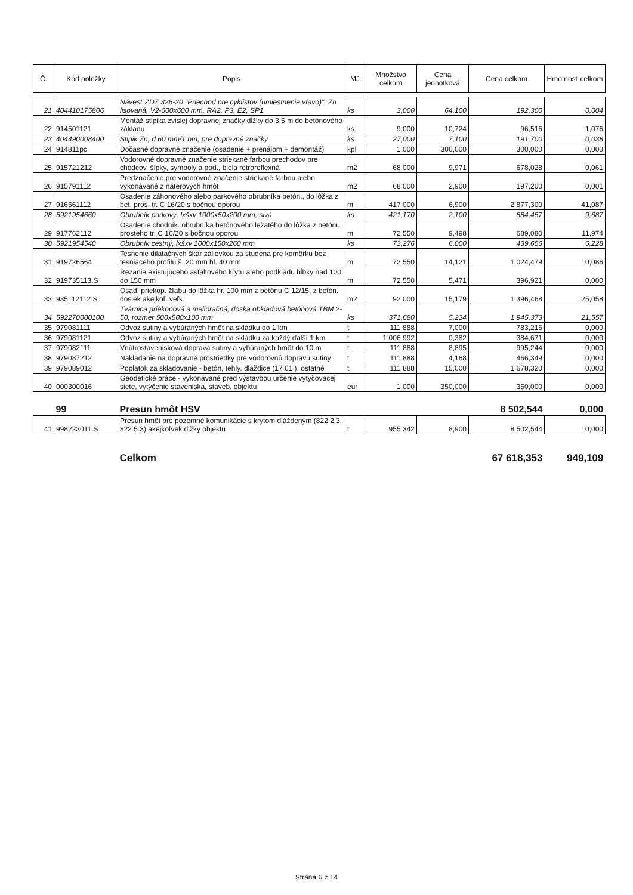| Č. | Kód položky | Popis | MJ | Množstvo celkom | Cena jednotková | Cena celkom | Hmotnosť celkom |
| --- | --- | --- | --- | --- | --- | --- | --- |
| 21 | 404410175806 | Návesť ZDZ 326-20 "Priechod pre cyklistov (umiestnenie vľavo)", Zn lisovaná, V2-600x600 mm, RA2, P3, E2, SP1 | ks | 3,000 | 64,100 | 192,300 | 0,004 |
| 22 | 914501121 | Montáž stĺpika zvislej dopravnej značky dĺžky do 3,5 m do betónového základu | ks | 9,000 | 10,724 | 96,516 | 1,076 |
| 23 | 404490008400 | Stĺpik Zn, d 60 mm/1 bm, pre dopravné značky | ks | 27,000 | 7,100 | 191,700 | 0,038 |
| 24 | 914811pc | Dočasné dopravné značenie (osadenie + prenájom + demontáž) | kpl | 1,000 | 300,000 | 300,000 | 0,000 |
| 25 | 915721212 | Vodorovné dopravné značenie striekané farbou prechodov pre chodcov, šípky, symboly a pod., biela retroreflexná | m2 | 68,000 | 9,971 | 678,028 | 0,061 |
| 26 | 915791112 | Predznačenie pre vodorovné značenie striekané farbou alebo vykonávané z náterových hmôt | m2 | 68,000 | 2,900 | 197,200 | 0,001 |
| 27 | 916561112 | Osadenie záhonového alebo parkového obrubníka betón., do lôžka z bet. pros. tr. C 16/20 s bočnou oporou | m | 417,000 | 6,900 | 2 877,300 | 41,087 |
| 28 | 5921954660 | Obrubník parkový, lxšxv 1000x50x200 mm, sivá | ks | 421,170 | 2,100 | 884,457 | 9,687 |
| 29 | 917762112 | Osadenie chodník. obrubníka betónového ležatého do lôžka z betónu prosteho tr. C 16/20 s bočnou oporou | m | 72,550 | 9,498 | 689,080 | 11,974 |
| 30 | 5921954540 | Obrubník cestný, lxšxv 1000x150x260 mm | ks | 73,276 | 6,000 | 439,656 | 6,228 |
| 31 | 919726564 | Tesnenie dilatačných škár zálievkou za studena pre komôrku bez tesniaceho profilu š. 20 mm hl. 40 mm | m | 72,550 | 14,121 | 1 024,479 | 0,086 |
| 32 | 919735113.S | Rezanie existujúceho asfaltového krytu alebo podkladu hĺbky nad 100 do 150 mm | m | 72,550 | 5,471 | 396,921 | 0,000 |
| 33 | 935112112.S | Osad. priekop. žľabu do lôžka hr. 100 mm z betónu C 12/15, z betón. dosiek akejkoľ. veľk. | m2 | 92,000 | 15,179 | 1 396,468 | 25,058 |
| 34 | 592270000100 | Tvárnica priekopová a melioračná, doska obkladová betónová TBM 2-50, rozmer 500x500x100 mm | ks | 371,680 | 5,234 | 1 945,373 | 21,557 |
| 35 | 979081111 | Odvoz sutiny a vybúraných hmôt na skládku do 1 km | t | 111,888 | 7,000 | 783,216 | 0,000 |
| 36 | 979081121 | Odvoz sutiny a vybúraných hmôt na skládku za každý ďalší 1 km | t | 1 006,992 | 0,382 | 384,671 | 0,000 |
| 37 | 979082111 | Vnútrostavenisková doprava sutiny a vybúraných hmôt do 10 m | t | 111,888 | 8,895 | 995,244 | 0,000 |
| 38 | 979087212 | Nakladanie na dopravné prostriedky pre vodorovnú dopravu sutiny | t | 111,888 | 4,168 | 466,349 | 0,000 |
| 39 | 979089012 | Poplatok za skladovanie - betón, tehly, dlaždice (17 01 ), ostatné | t | 111,888 | 15,000 | 1 678,320 | 0,000 |
| 40 | 000300016 | Geodetické práce - vykonávané pred výstavbou určenie vytyčovacej siete, vytýčenie staveniska, staveb. objektu | eur | 1,000 | 350,000 | 350,000 | 0,000 |
| | 99 | Presun hmôt HSV | | | | 8 502,544 | 0,000 |
| 41 | 998223011.S | Presun hmôt pre pozemné komunikácie s krytom dláždeným (822 2.3, 822 5.3) akejkoľvek dĺžky objektu | t | 955,342 | 8,900 | 8 502,544 | 0,000 |
| | | Celkom | | | | 67 618,353 | 949,109 |
Strana 6 z 14